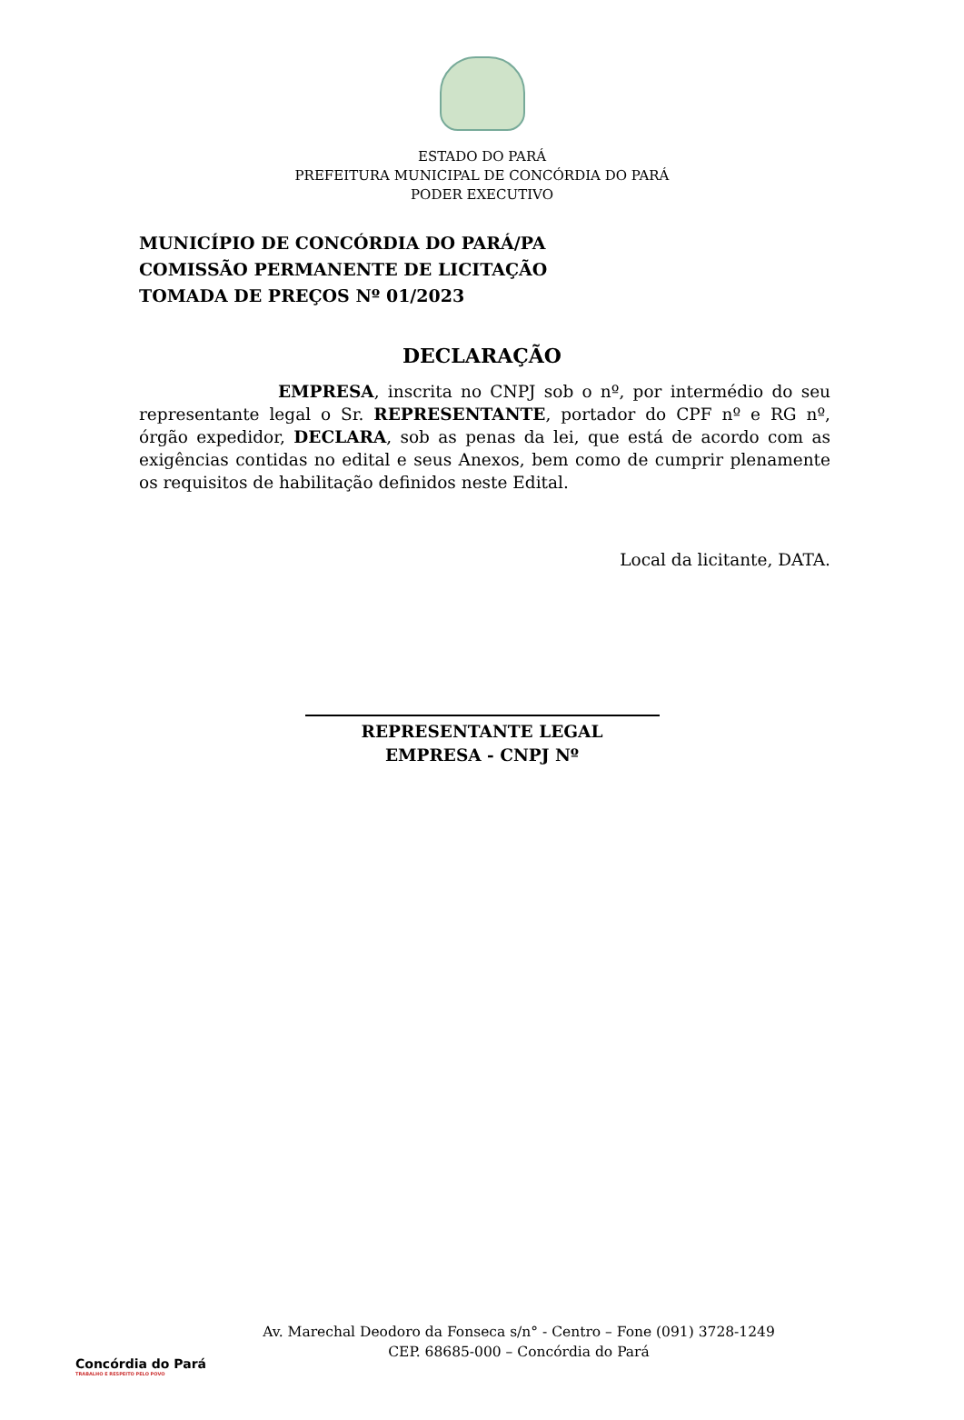ESTADO DO PARÁ
PREFEITURA MUNICIPAL DE CONCÓRDIA DO PARÁ
PODER EXECUTIVO
MUNICÍPIO DE CONCÓRDIA DO PARÁ/PA
COMISSÃO PERMANENTE DE LICITAÇÃO
TOMADA DE PREÇOS Nº 01/2023
DECLARAÇÃO
EMPRESA, inscrita no CNPJ sob o nº, por intermédio do seu representante legal o Sr. REPRESENTANTE, portador do CPF nº e RG nº, órgão expedidor, DECLARA, sob as penas da lei, que está de acordo com as exigências contidas no edital e seus Anexos, bem como de cumprir plenamente os requisitos de habilitação definidos neste Edital.
Local da licitante, DATA.
REPRESENTANTE LEGAL
EMPRESA - CNPJ Nº
Concórdia do Pará
TRABALHO E RESPEITO PELO POVO
Av. Marechal Deodoro da Fonseca s/n° - Centro – Fone (091) 3728-1249
CEP. 68685-000 – Concórdia do Pará